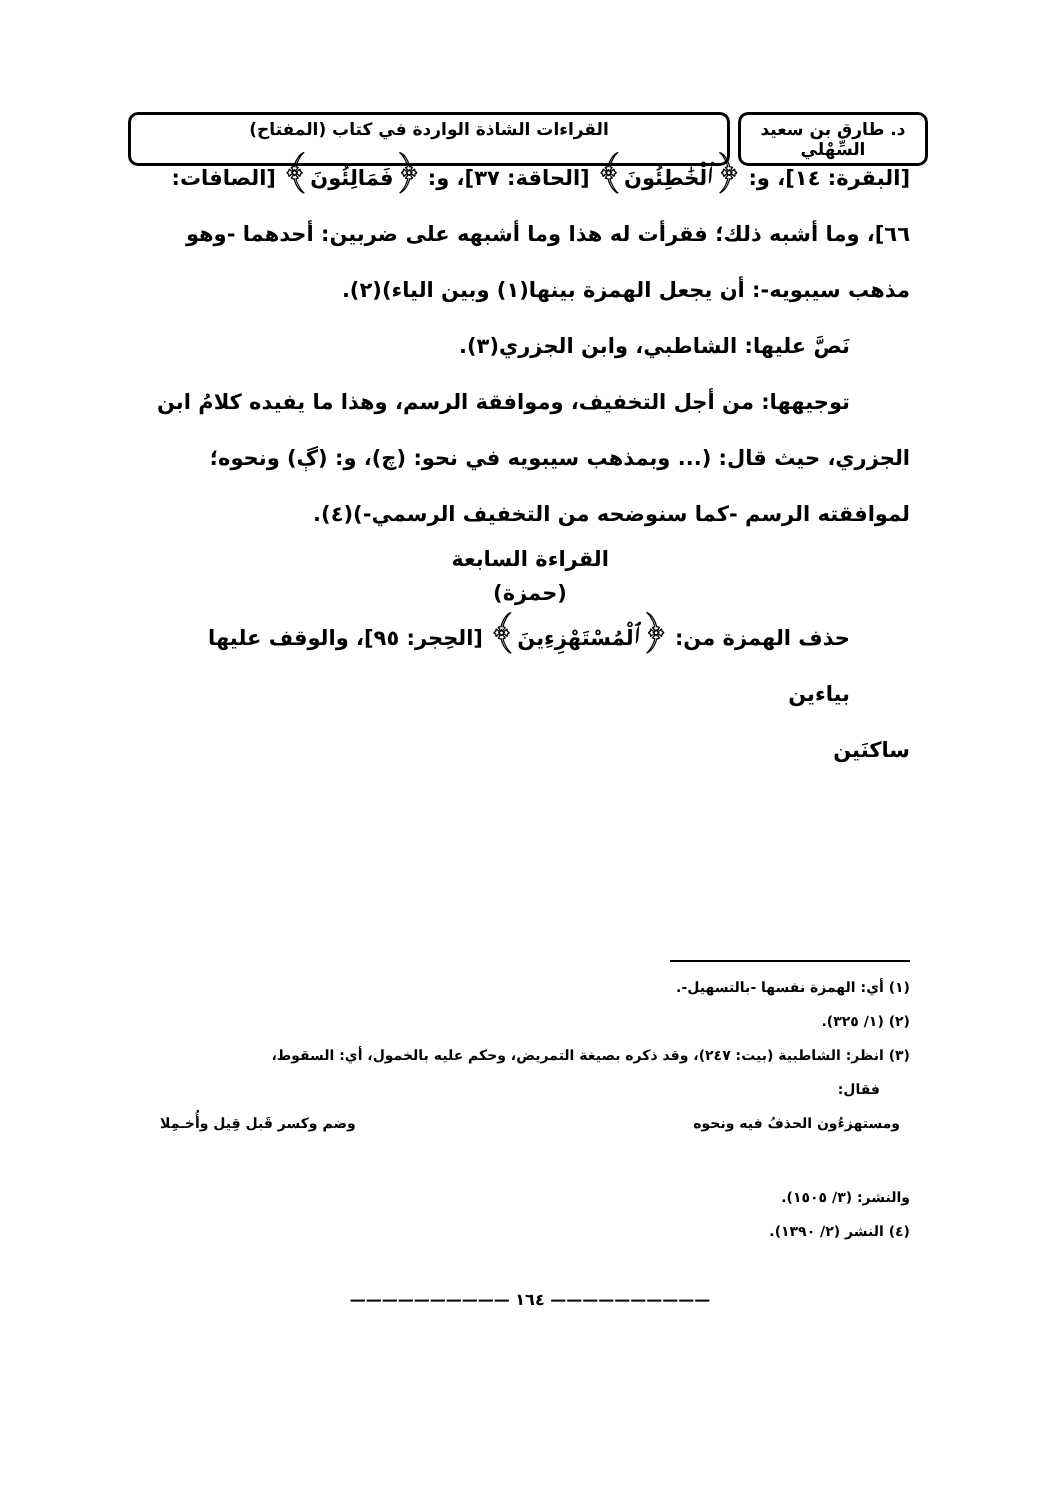د. طارق بن سعيد السِّهْلي
القراءات الشاذة الواردة في كتاب (المفتاح)
[البقرة: ١٤]، و: ﴿ٱلْخَٰطِئُونَ﴾ [الحاقة: ٣٧]، و: ﴿فَمَالِئُونَ﴾ [الصافات: ٦٦]، وما أشبه ذلك؛ فقرأت له هذا وما أشبهه على ضربين: أحدهما -وهو مذهب سيبويه-: أن يجعل الهمزة بينها(١) وبين الياء)(٢).
نَصَّ عليها: الشاطبي، وابن الجزري(٣).
توجيهها: من أجل التخفيف، وموافقة الرسم، وهذا ما يفيده كلامُ ابن
الجزري، حيث قال: (... وبمذهب سيبويه في نحو: (چ)، و: (ڳ) ونحوه؛ لموافقته الرسم -كما سنوضحه من التخفيف الرسمي-)(٤).
القراءة السابعة
(حمزة)
حذف الهمزة من: ﴿ٱلْمُسْتَهْزِءِينَ﴾ [الحِجر: ٩٥]، والوقف عليها بياءين
ساكنَين
(١) أي: الهمزة نفسها -بالتسهيل-.
(٢) (١/ ٣٢٥).
(٣) انظر: الشاطبية (بيت: ٢٤٧)، وقد ذكره بصيغة التمريض، وحكم عليه بالخمول، أي: السقوط،
فقال:
ومستهزءُون الحذفُ فيه ونحوه وضم وكسر قَبل قِيل وأُخـمِلا
والنشر: (٣/ ١٥٠٥).
(٤) النشر (٢/ ١٣٩٠).
—————————— ١٦٤ ——————————